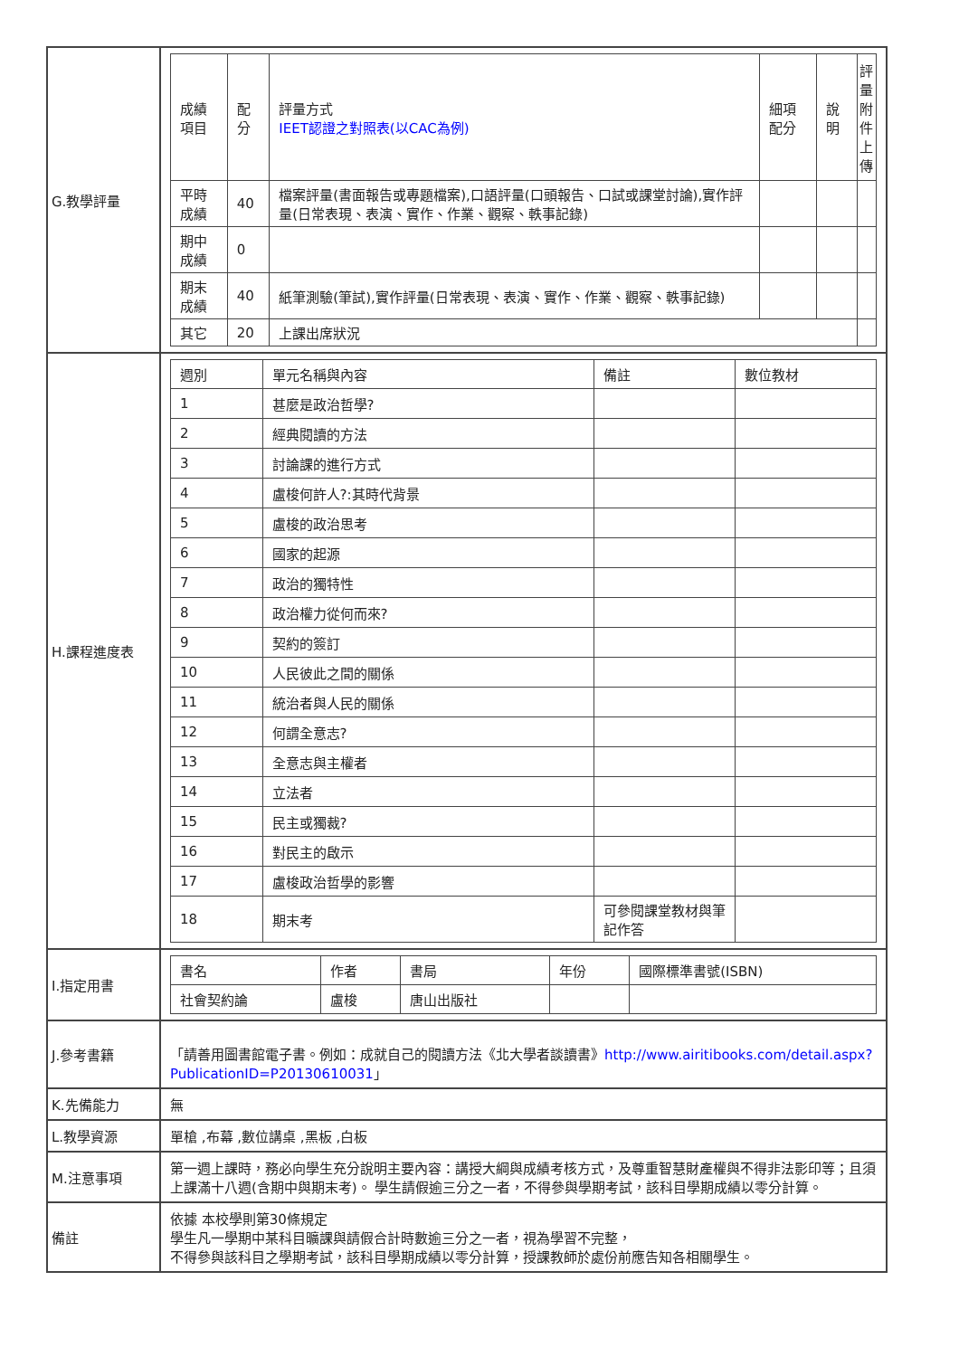| G.教學評量 | / 成績項目 / 配分 / 評量方式 IEET認證之對照表(以CAC為例) / 細項配分 / 說明 / 評量附件上傳 / / --- / --- / --- / --- / --- / --- / / 平時成績 / 40 / 檔案評量(書面報告或專題檔案),口語評量(口頭報告、口試或課堂討論),實作評量(日常表現、表演、實作、作業、觀察、軼事記錄) / / / / / 期中成績 / 0 / / / / / / 期末成績 / 40 / 紙筆測驗(筆試),實作評量(日常表現、表演、實作、作業、觀察、軼事記錄) / / / / / 其它 / 20 / 上課出席狀況 / / / / |
| H.課程進度表 | / 週別 / 單元名稱與內容 / 備註 / 數位教材 / / --- / --- / --- / --- / / 1 / 甚麼是政治哲學? / / / / 2 / 經典閱讀的方法 / / / / 3 / 討論課的進行方式 / / / / 4 / 盧梭何許人?:其時代背景 / / / / 5 / 盧梭的政治思考 / / / / 6 / 國家的起源 / / / / 7 / 政治的獨特性 / / / / 8 / 政治權力從何而來? / / / / 9 / 契約的簽訂 / / / / 10 / 人民彼此之間的關係 / / / / 11 / 統治者與人民的關係 / / / / 12 / 何謂全意志? / / / / 13 / 全意志與主權者 / / / / 14 / 立法者 / / / / 15 / 民主或獨裁? / / / / 16 / 對民主的啟示 / / / / 17 / 盧梭政治哲學的影響 / / / / 18 / 期末考 / 可參閱課堂教材與筆記作答 / / |
| I.指定用書 | / 書名 / 作者 / 書局 / 年份 / 國際標準書號(ISBN) / / --- / --- / --- / --- / --- / / 社會契約論 / 盧梭 / 唐山出版社 / / / |
| J.參考書籍 | 「請善用圖書館電子書。例如：成就自己的閱讀方法《北大學者談讀書》 http://www.airitibooks.com/detail.aspx?PublicationID=P20130610031 」 |
| K.先備能力 | 無 |
| L.教學資源 | 單槍 ,布幕 ,數位講桌 ,黑板 ,白板 |
| M.注意事項 | 第一週上課時，務必向學生充分說明主要內容：講授大綱與成績考核方式，及尊重智慧財產權與不得非法影印等；且須上課滿十八週(含期中與期末考)。 學生請假逾三分之一者，不得參與學期考試，該科目學期成績以零分計算。 |
| 備註 | 依據 本校學則第30條規定 學生凡一學期中某科目曠課與請假合計時數逾三分之一者，視為學習不完整， 不得參與該科目之學期考試，該科目學期成績以零分計算，授課教師於處份前應告知各相關學生。 |